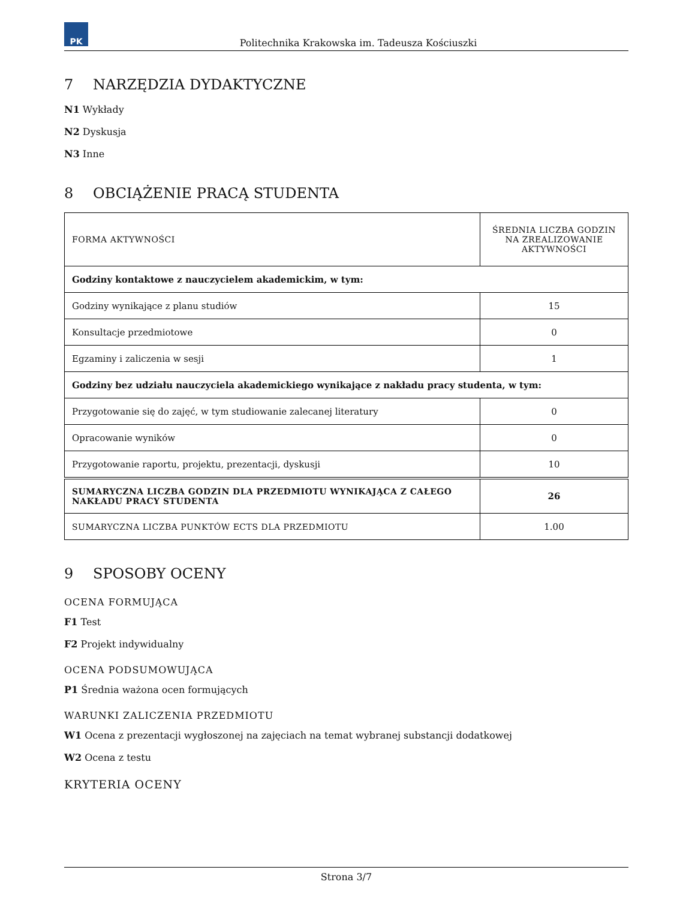PK
Politechnika Krakowska im. Tadeusza Kościuszki
7 NARZĘDZIA DYDAKTYCZNE
N1 Wykłady
N2 Dyskusja
N3 Inne
8 OBCIĄŻENIE PRACĄ STUDENTA
| FORMA AKTYWNOŚCI | ŚREDNIA LICZBA GODZIN NA ZREALIZOWANIE AKTYWNOŚCI |
| Godziny kontaktowe z nauczycielem akademickim, w tym: | |
| Godziny wynikające z planu studiów | 15 |
| Konsultacje przedmiotowe | 0 |
| Egzaminy i zaliczenia w sesji | 1 |
| Godziny bez udziału nauczyciela akademickiego wynikające z nakładu pracy studenta, w tym: | |
| Przygotowanie się do zajęć, w tym studiowanie zalecanej literatury | 0 |
| Opracowanie wyników | 0 |
| Przygotowanie raportu, projektu, prezentacji, dyskusji | 10 |
| SUMARYCZNA LICZBA GODZIN DLA PRZEDMIOTU WYNIKAJĄCA Z CAŁEGO NAKŁADU PRACY STUDENTA | 26 |
| SUMARYCZNA LICZBA PUNKTÓW ECTS DLA PRZEDMIOTU | 1.00 |
9 SPOSOBY OCENY
OCENA FORMUJĄCA
F1 Test
F2 Projekt indywidualny
OCENA PODSUMOWUJĄCA
P1 Średnia ważona ocen formujących
WARUNKI ZALICZENIA PRZEDMIOTU
W1 Ocena z prezentacji wygłoszonej na zajęciach na temat wybranej substancji dodatkowej
W2 Ocena z testu
KRYTERIA OCENY
Strona 3/7